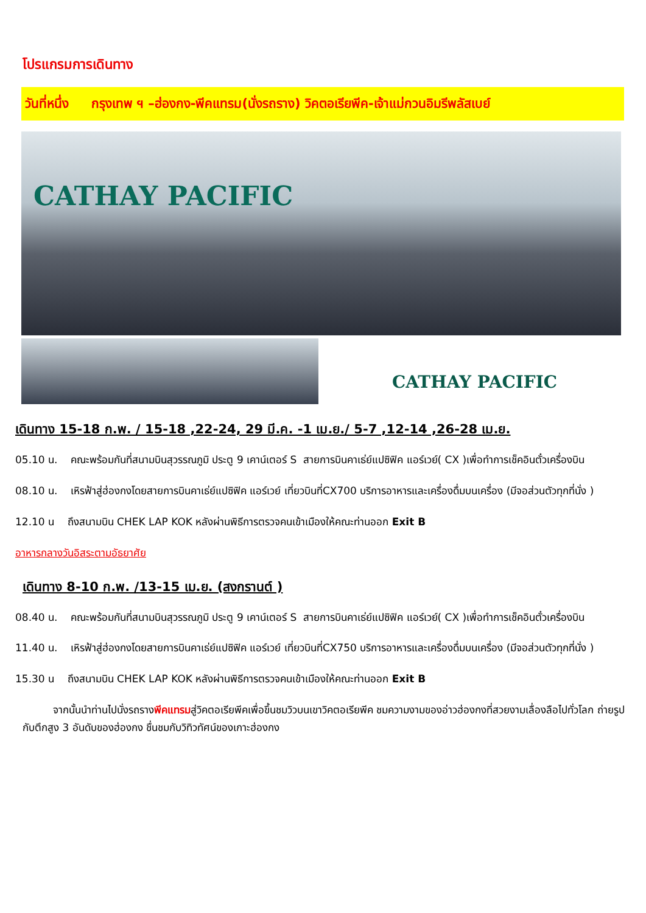โปรแกรมการเดินทาง
วันที่หนึ่ง กรุงเทพ ฯ –ฮ่องกง-พีคแทรม(นั่งรถราง) วิคตอเรียพีค-เจ้าแม่กวนอิมรีพลัสเบย์
CATHAY PACIFIC
CATHAY PACIFIC
เดินทาง 15-18 ก.พ. / 15-18 ,22-24, 29 มี.ค. -1 เม.ย./ 5-7 ,12-14 ,26-28 เม.ย.
05.10 น. คณะพร้อมกันที่สนามบินสุวรรณภูมิ ประตู 9 เคาน์เตอร์ S สายการบินคาเธ่ย์แปซิฟิค แอร์เวย์( CX )เพื่อทำการเช็คอินตั๋วเครื่องบิน
08.10 น. เหิรฟ้าสู่ฮ่องกงโดยสายการบินคาเธ่ย์แปซิฟิค แอร์เวย์ เที่ยวบินที่CX700 บริการอาหารและเครื่องดื่มบนเครื่อง (มีจอส่วนตัวทุกที่นั่ง )
12.10 น ถึงสนามบิน CHEK LAP KOK หลังผ่านพิธีการตรวจคนเข้าเมืองให้คณะท่านออก Exit B
อาหารกลางวันอิสระตามอัธยาศัย
เดินทาง 8-10 ก.พ. /13-15 เม.ย. (สงกรานต์ )
08.40 น. คณะพร้อมกันที่สนามบินสุวรรณภูมิ ประตู 9 เคาน์เตอร์ S สายการบินคาเธ่ย์แปซิฟิค แอร์เวย์( CX )เพื่อทำการเช็คอินตั๋วเครื่องบิน
11.40 น. เหิรฟ้าสู่ฮ่องกงโดยสายการบินคาเธ่ย์แปซิฟิค แอร์เวย์ เที่ยวบินที่CX750 บริการอาหารและเครื่องดื่มบนเครื่อง (มีจอส่วนตัวทุกที่นั่ง )
15.30 น ถึงสนามบิน CHEK LAP KOK หลังผ่านพิธีการตรวจคนเข้าเมืองให้คณะท่านออก Exit B
จากนั้นนำท่านไปนั่งรถรางพีคแทรมสู่วิคตอเรียพีคเพื่อขึ้นชมวิวบนเขาวิคตอเรียพีค ชมความงามของอ่าวฮ่องกงที่สวยงามเลื่องลือไปทั่วโลก ถ่ายรูปกับตึกสูง 3 อันดับของฮ่องกง ชื่นชมกับวิทิวทัศน์ของเกาะฮ่องกง